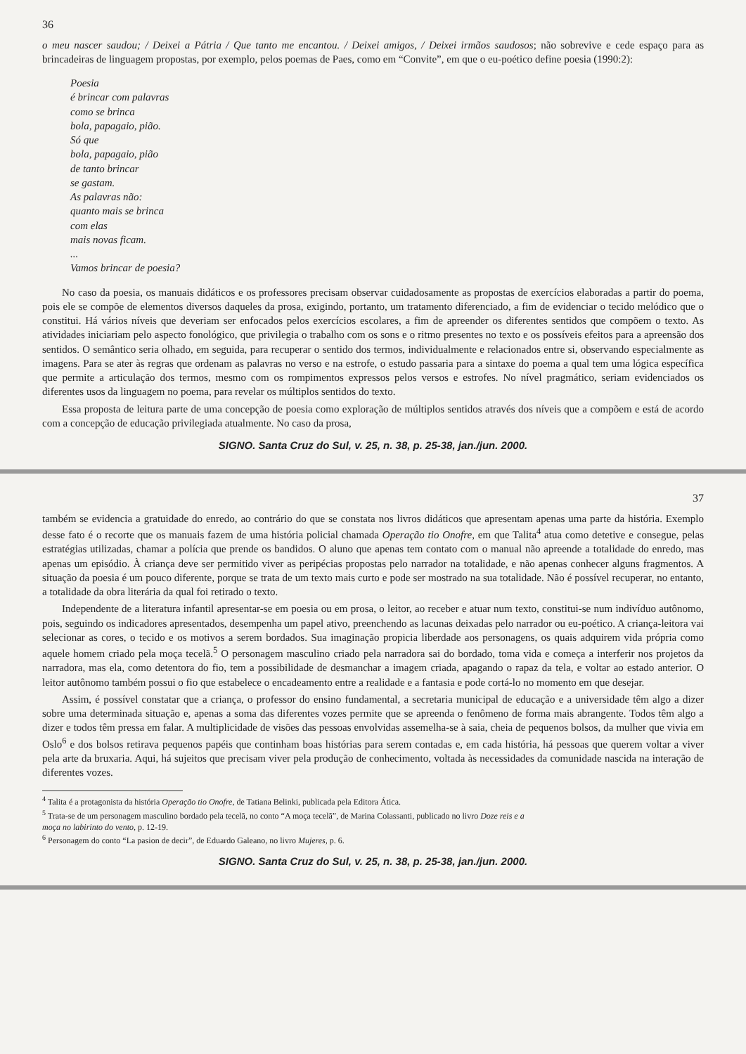36
o meu nascer saudou; / Deixei a Pátria / Que tanto me encantou. / Deixei amigos, / Deixei irmãos saudosos; não sobrevive e cede espaço para as brincadeiras de linguagem propostas, por exemplo, pelos poemas de Paes, como em “Convite”, em que o eu-poético define poesia (1990:2):
Poesia
é brincar com palavras
como se brinca
bola, papagaio, pião.
Só que
bola, papagaio, pião
de tanto brincar
se gastam.
As palavras não:
quanto mais se brinca
com elas
mais novas ficam.
...
Vamos brincar de poesia?
No caso da poesia, os manuais didáticos e os professores precisam observar cuidadosamente as propostas de exercícios elaboradas a partir do poema, pois ele se compõe de elementos diversos daqueles da prosa, exigindo, portanto, um tratamento diferenciado, a fim de evidenciar o tecido melódico que o constitui. Há vários níveis que deveriam ser enfocados pelos exercícios escolares, a fim de apreender os diferentes sentidos que compõem o texto. As atividades iniciariam pelo aspecto fonológico, que privilegia o trabalho com os sons e o ritmo presentes no texto e os possíveis efeitos para a apreensão dos sentidos. O semântico seria olhado, em seguida, para recuperar o sentido dos termos, individualmente e relacionados entre si, observando especialmente as imagens. Para se ater às regras que ordenam as palavras no verso e na estrofe, o estudo passaria para a sintaxe do poema a qual tem uma lógica específica que permite a articulação dos termos, mesmo com os rompimentos expressos pelos versos e estrofes. No nível pragmático, seriam evidenciados os diferentes usos da linguagem no poema, para revelar os múltiplos sentidos do texto.
Essa proposta de leitura parte de uma concepção de poesia como exploração de múltiplos sentidos através dos níveis que a compõem e está de acordo com a concepção de educação privilegiada atualmente. No caso da prosa,
SIGNO. Santa Cruz do Sul, v. 25, n. 38, p. 25-38, jan./jun. 2000.
37
também se evidencia a gratuidade do enredo, ao contrário do que se constata nos livros didáticos que apresentam apenas uma parte da história. Exemplo desse fato é o recorte que os manuais fazem de uma história policial chamada Operação tio Onofre, em que Talita<sup>4</sup> atua como detetive e consegue, pelas estratégias utilizadas, chamar a polícia que prende os bandidos. O aluno que apenas tem contato com o manual não apreende a totalidade do enredo, mas apenas um episódio. À criança deve ser permitido viver as peripécias propostas pelo narrador na totalidade, e não apenas conhecer alguns fragmentos. A situação da poesia é um pouco diferente, porque se trata de um texto mais curto e pode ser mostrado na sua totalidade. Não é possível recuperar, no entanto, a totalidade da obra literária da qual foi retirado o texto.
Independente de a literatura infantil apresentar-se em poesia ou em prosa, o leitor, ao receber e atuar num texto, constitui-se num indivíduo autônomo, pois, seguindo os indicadores apresentados, desempenha um papel ativo, preenchendo as lacunas deixadas pelo narrador ou eu-poético. A criança-leitora vai selecionar as cores, o tecido e os motivos a serem bordados. Sua imaginação propicia liberdade aos personagens, os quais adquirem vida própria como aquele homem criado pela moça tecelã.<sup>5</sup> O personagem masculino criado pela narradora sai do bordado, toma vida e começa a interferir nos projetos da narradora, mas ela, como detentora do fio, tem a possibilidade de desmanchar a imagem criada, apagando o rapaz da tela, e voltar ao estado anterior. O leitor autônomo também possui o fio que estabelece o encadeamento entre a realidade e a fantasia e pode cortá-lo no momento em que desejar.
Assim, é possível constatar que a criança, o professor do ensino fundamental, a secretaria municipal de educação e a universidade têm algo a dizer sobre uma determinada situação e, apenas a soma das diferentes vozes permite que se apreenda o fenômeno de forma mais abrangente. Todos têm algo a dizer e todos têm pressa em falar. A multiplicidade de visões das pessoas envolvidas assemelha-se à saia, cheia de pequenos bolsos, da mulher que vivia em Oslo<sup>6</sup> e dos bolsos retirava pequenos papéis que continham boas histórias para serem contadas e, em cada história, há pessoas que querem voltar a viver pela arte da bruxaria. Aqui, há sujeitos que precisam viver pela produção de conhecimento, voltada às necessidades da comunidade nascida na interação de diferentes vozes.
<sup>4</sup> Talita é a protagonista da história Operação tio Onofre, de Tatiana Belinki, publicada pela Editora Ática.
<sup>5</sup> Trata-se de um personagem masculino bordado pela tecelã, no conto “A moça tecelã”, de Marina Colassanti, publicado no livro Doze reis e a moça no labirinto do vento, p. 12-19.
<sup>6</sup> Personagem do conto “La pasion de decir”, de Eduardo Galeano, no livro Mujeres, p. 6.
SIGNO. Santa Cruz do Sul, v. 25, n. 38, p. 25-38, jan./jun. 2000.